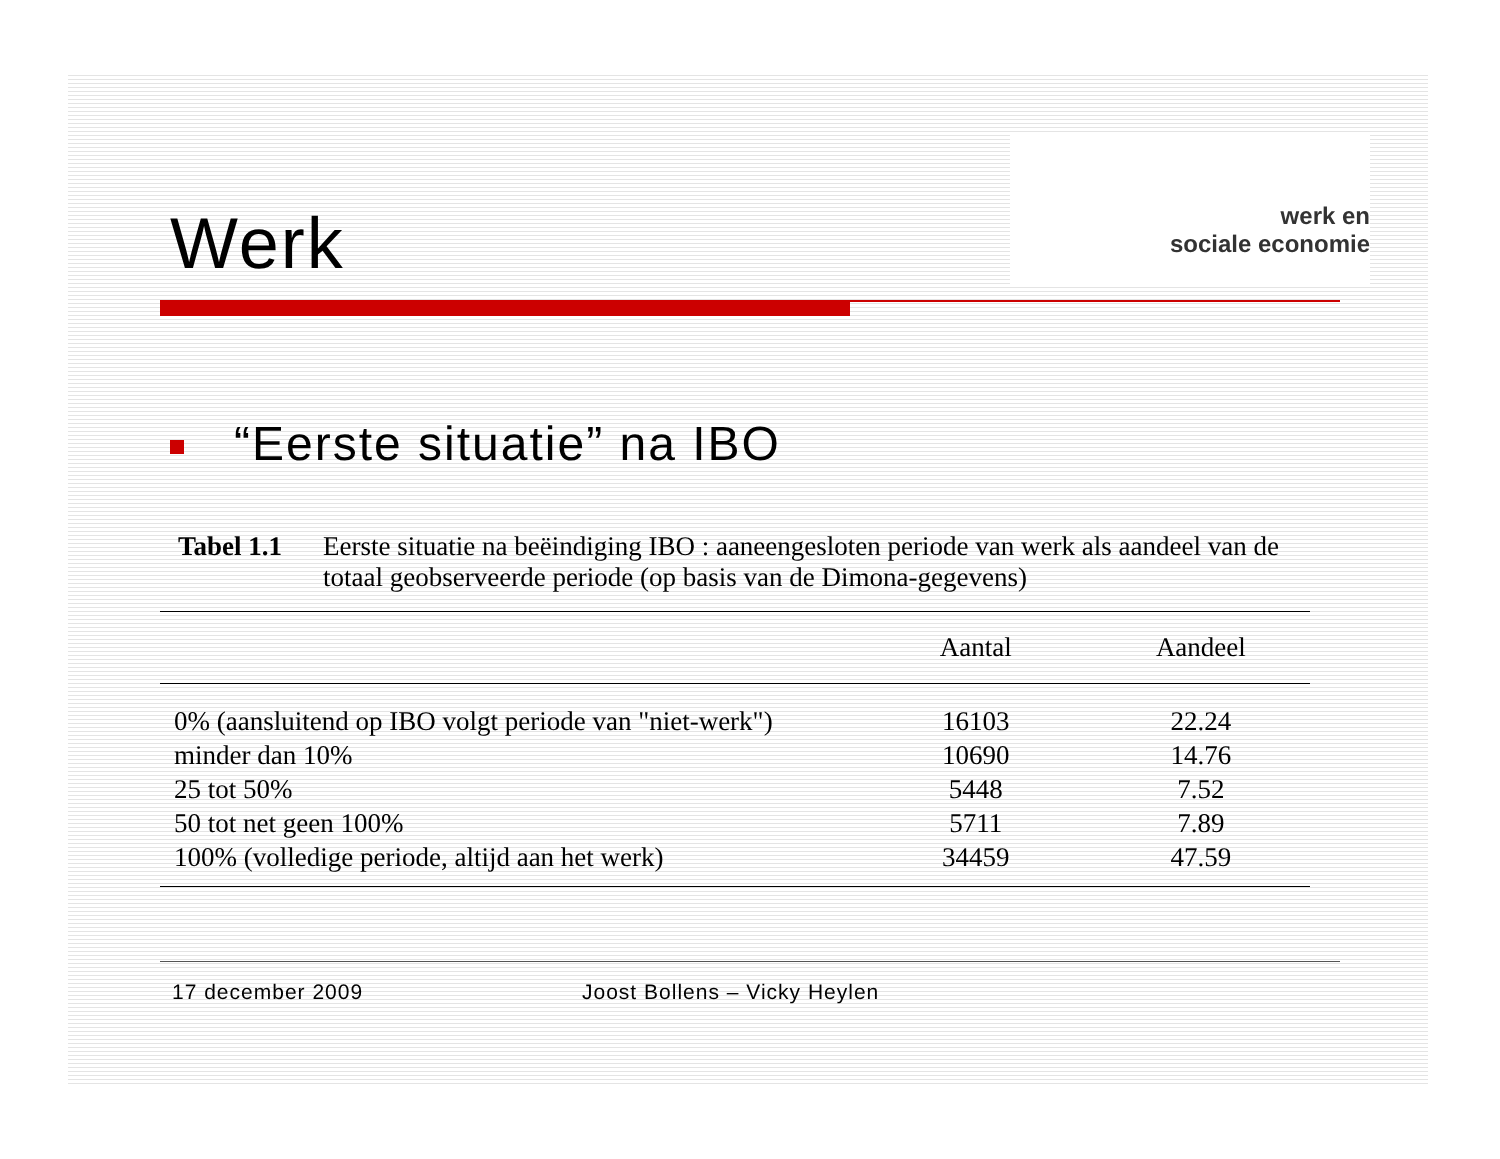werk en
sociale economie
Werk
“Eerste situatie” na IBO
Tabel 1.1
Eerste situatie na beëindiging IBO : aaneengesloten periode van werk als aandeel van de totaal geobserveerde periode (op basis van de Dimona-gegevens)
| | Aantal | Aandeel |
| --- | --- | --- |
| 0% (aansluitend op IBO volgt periode van "niet-werk") | 16103 | 22.24 |
| minder dan 10% | 10690 | 14.76 |
| 25 tot 50% | 5448 | 7.52 |
| 50 tot net geen 100% | 5711 | 7.89 |
| 100% (volledige periode, altijd aan het werk) | 34459 | 47.59 |
17 december 2009 Joost Bollens – Vicky Heylen